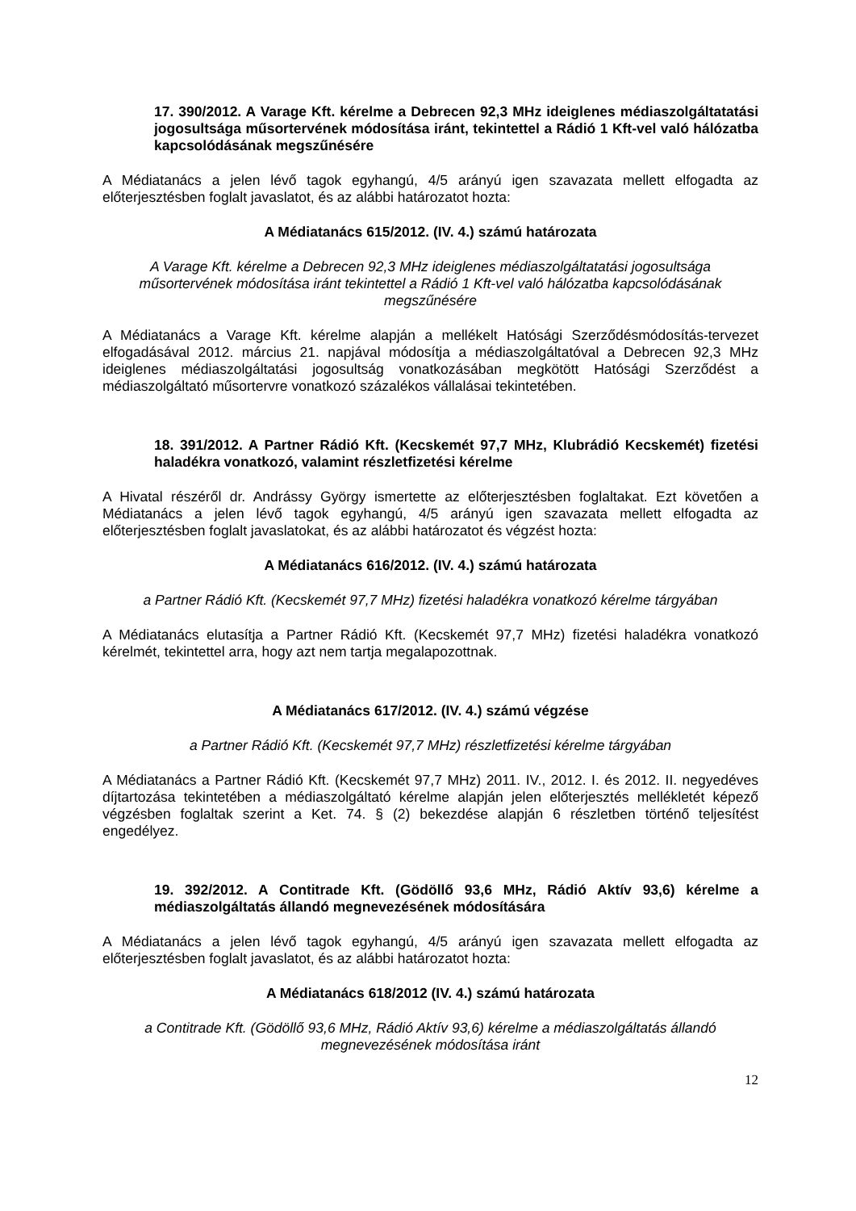17. 390/2012. A Varage Kft. kérelme a Debrecen 92,3 MHz ideiglenes médiaszolgáltatatási jogosultsága műsortervének módosítása iránt, tekintettel a Rádió 1 Kft-vel való hálózatba kapcsolódásának megszűnésére
A Médiatanács a jelen lévő tagok egyhangú, 4/5 arányú igen szavazata mellett elfogadta az előterjesztésben foglalt javaslatot, és az alábbi határozatot hozta:
A Médiatanács 615/2012. (IV. 4.) számú határozata
A Varage Kft. kérelme a Debrecen 92,3 MHz ideiglenes médiaszolgáltatatási jogosultsága műsortervének módosítása iránt tekintettel a Rádió 1 Kft-vel való hálózatba kapcsolódásának megszűnésére
A Médiatanács a Varage Kft. kérelme alapján a mellékelt Hatósági Szerződésmódosítás-tervezet elfogadásával 2012. március 21. napjával módosítja a médiaszolgáltatóval a Debrecen 92,3 MHz ideiglenes médiaszolgáltatási jogosultság vonatkozásában megkötött Hatósági Szerződést a médiaszolgáltató műsortervre vonatkozó százalékos vállalásai tekintetében.
18. 391/2012. A Partner Rádió Kft. (Kecskemét 97,7 MHz, Klubrádió Kecskemét) fizetési haladékra vonatkozó, valamint részletfizetési kérelme
A Hivatal részéről dr. Andrássy György ismertette az előterjesztésben foglaltakat. Ezt követően a Médiatanács a jelen lévő tagok egyhangú, 4/5 arányú igen szavazata mellett elfogadta az előterjesztésben foglalt javaslatokat, és az alábbi határozatot és végzést hozta:
A Médiatanács 616/2012. (IV. 4.) számú határozata
a Partner Rádió Kft. (Kecskemét 97,7 MHz) fizetési haladékra vonatkozó kérelme tárgyában
A Médiatanács elutasítja a Partner Rádió Kft. (Kecskemét 97,7 MHz) fizetési haladékra vonatkozó kérelmét, tekintettel arra, hogy azt nem tartja megalapozottnak.
A Médiatanács 617/2012. (IV. 4.) számú végzése
a Partner Rádió Kft. (Kecskemét 97,7 MHz) részletfizetési kérelme tárgyában
A Médiatanács a Partner Rádió Kft. (Kecskemét 97,7 MHz) 2011. IV., 2012. I. és 2012. II. negyedéves díjtartozása tekintetében a médiaszolgáltató kérelme alapján jelen előterjesztés mellékletét képező végzésben foglaltak szerint a Ket. 74. § (2) bekezdése alapján 6 részletben történő teljesítést engedélyez.
19. 392/2012. A Contitrade Kft. (Gödöllő 93,6 MHz, Rádió Aktív 93,6) kérelme a médiaszolgáltatás állandó megnevezésének módosítására
A Médiatanács a jelen lévő tagok egyhangú, 4/5 arányú igen szavazata mellett elfogadta az előterjesztésben foglalt javaslatot, és az alábbi határozatot hozta:
A Médiatanács 618/2012 (IV. 4.) számú határozata
a Contitrade Kft. (Gödöllő 93,6 MHz, Rádió Aktív 93,6) kérelme a médiaszolgáltatás állandó megnevezésének módosítása iránt
12